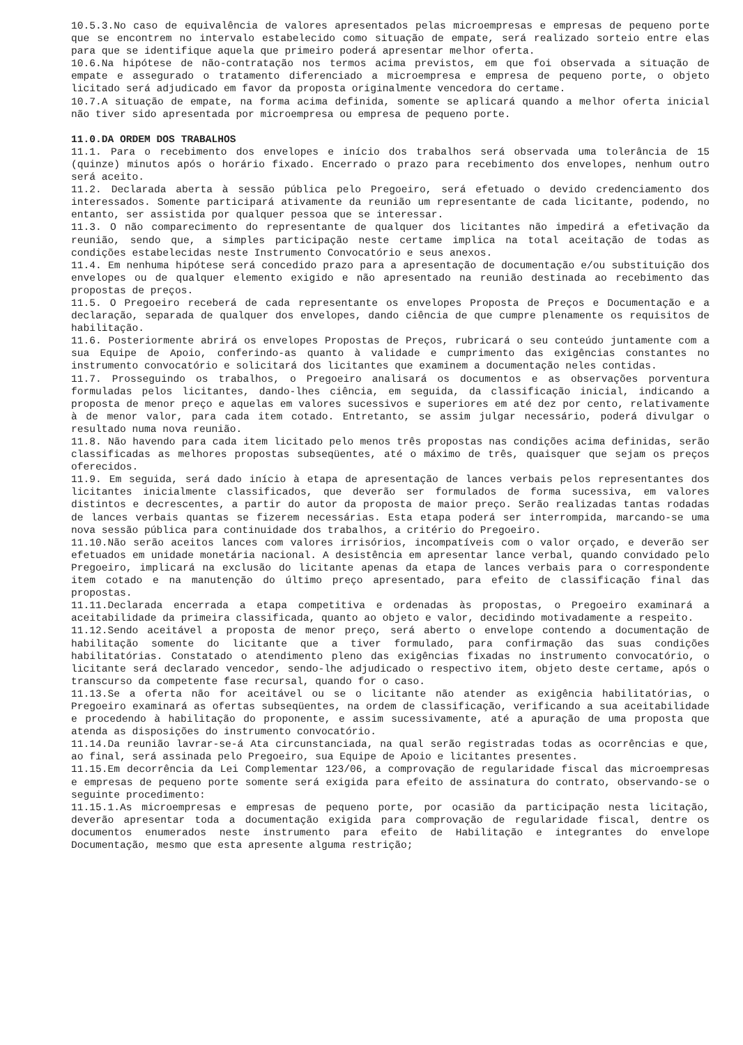10.5.3.No caso de equivalência de valores apresentados pelas microempresas e empresas de pequeno porte que se encontrem no intervalo estabelecido como situação de empate, será realizado sorteio entre elas para que se identifique aquela que primeiro poderá apresentar melhor oferta.
10.6.Na hipótese de não-contratação nos termos acima previstos, em que foi observada a situação de empate e assegurado o tratamento diferenciado a microempresa e empresa de pequeno porte, o objeto licitado será adjudicado em favor da proposta originalmente vencedora do certame.
10.7.A situação de empate, na forma acima definida, somente se aplicará quando a melhor oferta inicial não tiver sido apresentada por microempresa ou empresa de pequeno porte.
11.0.DA ORDEM DOS TRABALHOS
11.1. Para o recebimento dos envelopes e início dos trabalhos será observada uma tolerância de 15 (quinze) minutos após o horário fixado. Encerrado o prazo para recebimento dos envelopes, nenhum outro será aceito.
11.2. Declarada aberta à sessão pública pelo Pregoeiro, será efetuado o devido credenciamento dos interessados. Somente participará ativamente da reunião um representante de cada licitante, podendo, no entanto, ser assistida por qualquer pessoa que se interessar.
11.3. O não comparecimento do representante de qualquer dos licitantes não impedirá a efetivação da reunião, sendo que, a simples participação neste certame implica na total aceitação de todas as condições estabelecidas neste Instrumento Convocatório e seus anexos.
11.4. Em nenhuma hipótese será concedido prazo para a apresentação de documentação e/ou substituição dos envelopes ou de qualquer elemento exigido e não apresentado na reunião destinada ao recebimento das propostas de preços.
11.5. O Pregoeiro receberá de cada representante os envelopes Proposta de Preços e Documentação e a declaração, separada de qualquer dos envelopes, dando ciência de que cumpre plenamente os requisitos de habilitação.
11.6. Posteriormente abrirá os envelopes Propostas de Preços, rubricará o seu conteúdo juntamente com a sua Equipe de Apoio, conferindo-as quanto à validade e cumprimento das exigências constantes no instrumento convocatório e solicitará dos licitantes que examinem a documentação neles contidas.
11.7. Prosseguindo os trabalhos, o Pregoeiro analisará os documentos e as observações porventura formuladas pelos licitantes, dando-lhes ciência, em seguida, da classificação inicial, indicando a proposta de menor preço e aquelas em valores sucessivos e superiores em até dez por cento, relativamente à de menor valor, para cada item cotado. Entretanto, se assim julgar necessário, poderá divulgar o resultado numa nova reunião.
11.8. Não havendo para cada item licitado pelo menos três propostas nas condições acima definidas, serão classificadas as melhores propostas subseqüentes, até o máximo de três, quaisquer que sejam os preços oferecidos.
11.9. Em seguida, será dado início à etapa de apresentação de lances verbais pelos representantes dos licitantes inicialmente classificados, que deverão ser formulados de forma sucessiva, em valores distintos e decrescentes, a partir do autor da proposta de maior preço. Serão realizadas tantas rodadas de lances verbais quantas se fizerem necessárias. Esta etapa poderá ser interrompida, marcando-se uma nova sessão pública para continuidade dos trabalhos, a critério do Pregoeiro.
11.10.Não serão aceitos lances com valores irrisórios, incompatíveis com o valor orçado, e deverão ser efetuados em unidade monetária nacional. A desistência em apresentar lance verbal, quando convidado pelo Pregoeiro, implicará na exclusão do licitante apenas da etapa de lances verbais para o correspondente item cotado e na manutenção do último preço apresentado, para efeito de classificação final das propostas.
11.11.Declarada encerrada a etapa competitiva e ordenadas às propostas, o Pregoeiro examinará a aceitabilidade da primeira classificada, quanto ao objeto e valor, decidindo motivadamente a respeito.
11.12.Sendo aceitável a proposta de menor preço, será aberto o envelope contendo a documentação de habilitação somente do licitante que a tiver formulado, para confirmação das suas condições habilitatórias. Constatado o atendimento pleno das exigências fixadas no instrumento convocatório, o licitante será declarado vencedor, sendo-lhe adjudicado o respectivo item, objeto deste certame, após o transcurso da competente fase recursal, quando for o caso.
11.13.Se a oferta não for aceitável ou se o licitante não atender as exigência habilitatórias, o Pregoeiro examinará as ofertas subseqüentes, na ordem de classificação, verificando a sua aceitabilidade e procedendo à habilitação do proponente, e assim sucessivamente, até a apuração de uma proposta que atenda as disposições do instrumento convocatório.
11.14.Da reunião lavrar-se-á Ata circunstanciada, na qual serão registradas todas as ocorrências e que, ao final, será assinada pelo Pregoeiro, sua Equipe de Apoio e licitantes presentes.
11.15.Em decorrência da Lei Complementar 123/06, a comprovação de regularidade fiscal das microempresas e empresas de pequeno porte somente será exigida para efeito de assinatura do contrato, observando-se o seguinte procedimento:
11.15.1.As microempresas e empresas de pequeno porte, por ocasião da participação nesta licitação, deverão apresentar toda a documentação exigida para comprovação de regularidade fiscal, dentre os documentos enumerados neste instrumento para efeito de Habilitação e integrantes do envelope Documentação, mesmo que esta apresente alguma restrição;